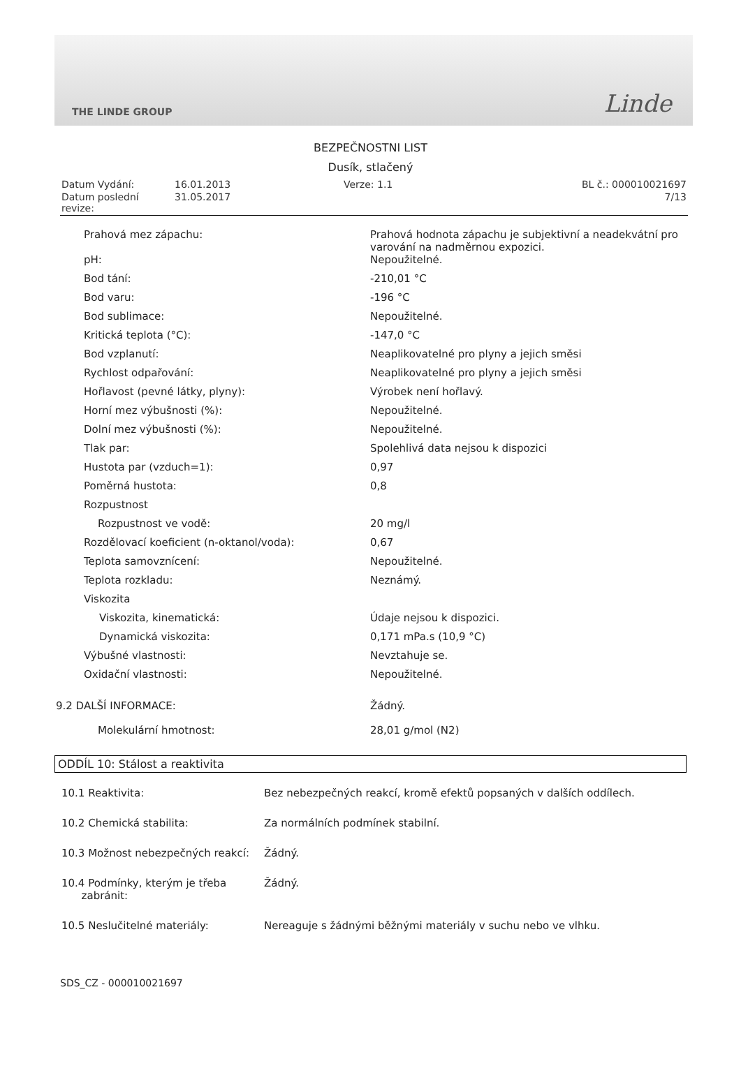THE LINDE GROUP Linde
BEZPEČNOSTNI LIST
Dusík, stlačený
| Datum Vydání: | 16.01.2013 | Verze: 1.1 | BL č.: 000010021697 |
| Datum poslední revize: | 31.05.2017 | | 7/13 |
| Prahová mez zápachu: | Prahová hodnota zápachu je subjektivní a neadekvátní pro varování na nadměrnou expozici. |
| pH: | Nepoužitelné. |
| Bod tání: | -210,01 °C |
| Bod varu: | -196 °C |
| Bod sublimace: | Nepoužitelné. |
| Kritická teplota (°C): | -147,0 °C |
| Bod vzplanutí: | Neaplikovatelné pro plyny a jejich směsi |
| Rychlost odpařování: | Neaplikovatelné pro plyny a jejich směsi |
| Hořlavost (pevné látky, plyny): | Výrobek není hořlavý. |
| Horní mez výbušnosti (%): | Nepoužitelné. |
| Dolní mez výbušnosti (%): | Nepoužitelné. |
| Tlak par: | Spolehlivá data nejsou k dispozici |
| Hustota par (vzduch=1): | 0,97 |
| Poměrná hustota: | 0,8 |
| Rozpustnost | |
| Rozpustnost ve vodě: | 20 mg/l |
| Rozdělovací koeficient (n-oktanol/voda): | 0,67 |
| Teplota samovznícení: | Nepoužitelné. |
| Teplota rozkladu: | Neznámý. |
| Viskozita | |
| Viskozita, kinematická: | Údaje nejsou k dispozici. |
| Dynamická viskozita: | 0,171 mPa.s (10,9 °C) |
| Výbušné vlastnosti: | Nevztahuje se. |
| Oxidační vlastnosti: | Nepoužitelné. |
| 9.2 DALŠÍ INFORMACE: | Žádný. |
| Molekulární hmotnost: | 28,01 g/mol (N2) |
ODDÍL 10: Stálost a reaktivita
| 10.1 Reaktivita: | Bez nebezpečných reakcí, kromě efektů popsaných v dalších oddílech. |
| 10.2 Chemická stabilita: | Za normálních podmínek stabilní. |
| 10.3 Možnost nebezpečných reakcí: | Žádný. |
| 10.4 Podmínky, kterým je třeba zabránit: | Žádný. |
| 10.5 Neslučitelné materiály: | Nereaguje s žádnými běžnými materiály v suchu nebo ve vlhku. |
SDS_CZ - 000010021697